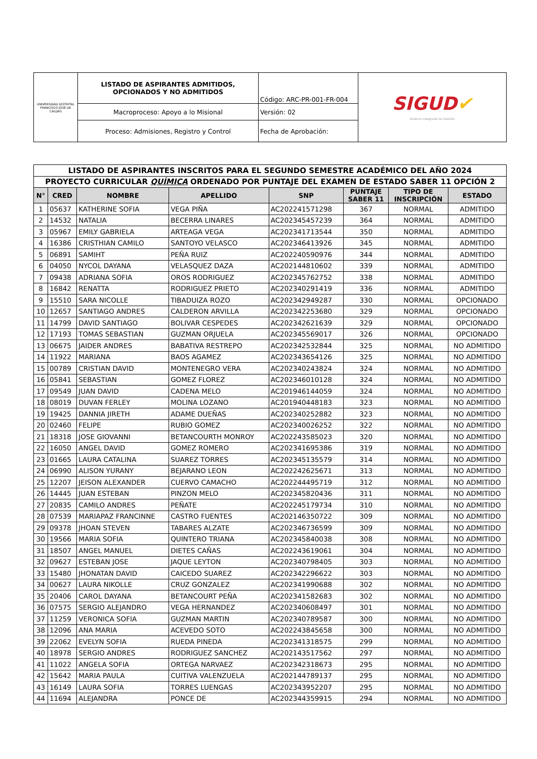| UNIVERSIDAD DISTRITAL FRANCISCO JOSÉ DE CALDAS | LISTADO DE ASPIRANTES ADMITIDOS, OPCIONADOS Y NO ADMITIDOS | Código: ARC-PR-001-FR-004 | SIGUD ✔ Sistema Integrado de Gestión |
| | Macroproceso: Apoyo a lo Misional | Versión: 02 | |
| | Proceso: Admisiones, Registro y Control | Fecha de Aprobación: | |
| LISTADO DE ASPIRANTES INSCRITOS PARA EL SEGUNDO SEMESTRE ACADÉMICO DEL AÑO 2024 | | | | | | | |
| PROYECTO CURRICULAR QUÍMICA ORDENADO POR PUNTAJE DEL EXAMEN DE ESTADO SABER 11 OPCIÓN 2 | | | | | | | |
| N° | CRED | NOMBRE | APELLIDO | SNP | PUNTAJE SABER 11 | TIPO DE INSCRIPCIÓN | ESTADO |
| 1 | 05637 | KATHERINE SOFIA | VEGA PIÑA | AC202241571298 | 367 | NORMAL | ADMITIDO |
| 2 | 14532 | NATALIA | BECERRA LINARES | AC202345457239 | 364 | NORMAL | ADMITIDO |
| 3 | 05967 | EMILY GABRIELA | ARTEAGA VEGA | AC202341713544 | 350 | NORMAL | ADMITIDO |
| 4 | 16386 | CRISTHIAN CAMILO | SANTOYO VELASCO | AC202346413926 | 345 | NORMAL | ADMITIDO |
| 5 | 06891 | SAMIHT | PEÑA RUIZ | AC202240590976 | 344 | NORMAL | ADMITIDO |
| 6 | 04050 | NYCOL DAYANA | VELASQUEZ DAZA | AC202144810602 | 339 | NORMAL | ADMITIDO |
| 7 | 09438 | ADRIANA SOFIA | OROS RODRIGUEZ | AC202345762752 | 338 | NORMAL | ADMITIDO |
| 8 | 16842 | RENATTA | RODRIGUEZ PRIETO | AC202340291419 | 336 | NORMAL | ADMITIDO |
| 9 | 15510 | SARA NICOLLE | TIBADUIZA ROZO | AC202342949287 | 330 | NORMAL | OPCIONADO |
| 10 | 12657 | SANTIAGO ANDRES | CALDERON ARVILLA | AC202342253680 | 329 | NORMAL | OPCIONADO |
| 11 | 14799 | DAVID SANTIAGO | BOLIVAR CESPEDES | AC202342621639 | 329 | NORMAL | OPCIONADO |
| 12 | 17193 | TOMAS SEBASTIAN | GUZMAN ORJUELA | AC202345569017 | 326 | NORMAL | OPCIONADO |
| 13 | 06675 | JAIDER ANDRES | BABATIVA RESTREPO | AC202342532844 | 325 | NORMAL | NO ADMITIDO |
| 14 | 11922 | MARIANA | BAOS AGAMEZ | AC202343654126 | 325 | NORMAL | NO ADMITIDO |
| 15 | 00789 | CRISTIAN DAVID | MONTENEGRO VERA | AC202340243824 | 324 | NORMAL | NO ADMITIDO |
| 16 | 05841 | SEBASTIAN | GOMEZ FLOREZ | AC202346010128 | 324 | NORMAL | NO ADMITIDO |
| 17 | 09549 | JUAN DAVID | CADENA MELO | AC201946144059 | 324 | NORMAL | NO ADMITIDO |
| 18 | 08019 | DUVAN FERLEY | MOLINA LOZANO | AC201940448183 | 323 | NORMAL | NO ADMITIDO |
| 19 | 19425 | DANNIA JIRETH | ADAME DUEÑAS | AC202340252882 | 323 | NORMAL | NO ADMITIDO |
| 20 | 02460 | FELIPE | RUBIO GOMEZ | AC202340026252 | 322 | NORMAL | NO ADMITIDO |
| 21 | 18318 | JOSE GIOVANNI | BETANCOURTH MONROY | AC202243585023 | 320 | NORMAL | NO ADMITIDO |
| 22 | 16050 | ANGEL DAVID | GOMEZ ROMERO | AC202341695386 | 319 | NORMAL | NO ADMITIDO |
| 23 | 01665 | LAURA CATALINA | SUAREZ TORRES | AC202345135579 | 314 | NORMAL | NO ADMITIDO |
| 24 | 06990 | ALISON YURANY | BEJARANO LEON | AC202242625671 | 313 | NORMAL | NO ADMITIDO |
| 25 | 12207 | JEISON ALEXANDER | CUERVO CAMACHO | AC202244495719 | 312 | NORMAL | NO ADMITIDO |
| 26 | 14445 | JUAN ESTEBAN | PINZON MELO | AC202345820436 | 311 | NORMAL | NO ADMITIDO |
| 27 | 20835 | CAMILO ANDRES | PEÑATE | AC202245179734 | 310 | NORMAL | NO ADMITIDO |
| 28 | 07539 | MARIAPAZ FRANCINNE | CASTRO FUENTES | AC202146350722 | 309 | NORMAL | NO ADMITIDO |
| 29 | 09378 | JHOAN STEVEN | TABARES ALZATE | AC202346736599 | 309 | NORMAL | NO ADMITIDO |
| 30 | 19566 | MARIA SOFIA | QUINTERO TRIANA | AC202345840038 | 308 | NORMAL | NO ADMITIDO |
| 31 | 18507 | ANGEL MANUEL | DIETES CAÑAS | AC202243619061 | 304 | NORMAL | NO ADMITIDO |
| 32 | 09627 | ESTEBAN JOSE | JAQUE LEYTON | AC202340798405 | 303 | NORMAL | NO ADMITIDO |
| 33 | 15480 | JHONATAN DAVID | CAICEDO SUAREZ | AC202342296622 | 303 | NORMAL | NO ADMITIDO |
| 34 | 00627 | LAURA NIKOLLE | CRUZ GONZALEZ | AC202341990688 | 302 | NORMAL | NO ADMITIDO |
| 35 | 20406 | CAROL DAYANA | BETANCOURT PEÑA | AC202341582683 | 302 | NORMAL | NO ADMITIDO |
| 36 | 07575 | SERGIO ALEJANDRO | VEGA HERNANDEZ | AC202340608497 | 301 | NORMAL | NO ADMITIDO |
| 37 | 11259 | VERONICA SOFIA | GUZMAN MARTIN | AC202340789587 | 300 | NORMAL | NO ADMITIDO |
| 38 | 12096 | ANA MARIA | ACEVEDO SOTO | AC202243845658 | 300 | NORMAL | NO ADMITIDO |
| 39 | 22062 | EVELYN SOFIA | RUEDA PINEDA | AC202341318575 | 299 | NORMAL | NO ADMITIDO |
| 40 | 18978 | SERGIO ANDRES | RODRIGUEZ SANCHEZ | AC202143517562 | 297 | NORMAL | NO ADMITIDO |
| 41 | 11022 | ANGELA SOFIA | ORTEGA NARVAEZ | AC202342318673 | 295 | NORMAL | NO ADMITIDO |
| 42 | 15642 | MARIA PAULA | CUITIVA VALENZUELA | AC202144789137 | 295 | NORMAL | NO ADMITIDO |
| 43 | 16149 | LAURA SOFIA | TORRES LUENGAS | AC202343952207 | 295 | NORMAL | NO ADMITIDO |
| 44 | 11694 | ALEJANDRA | PONCE DE | AC202344359915 | 294 | NORMAL | NO ADMITIDO |